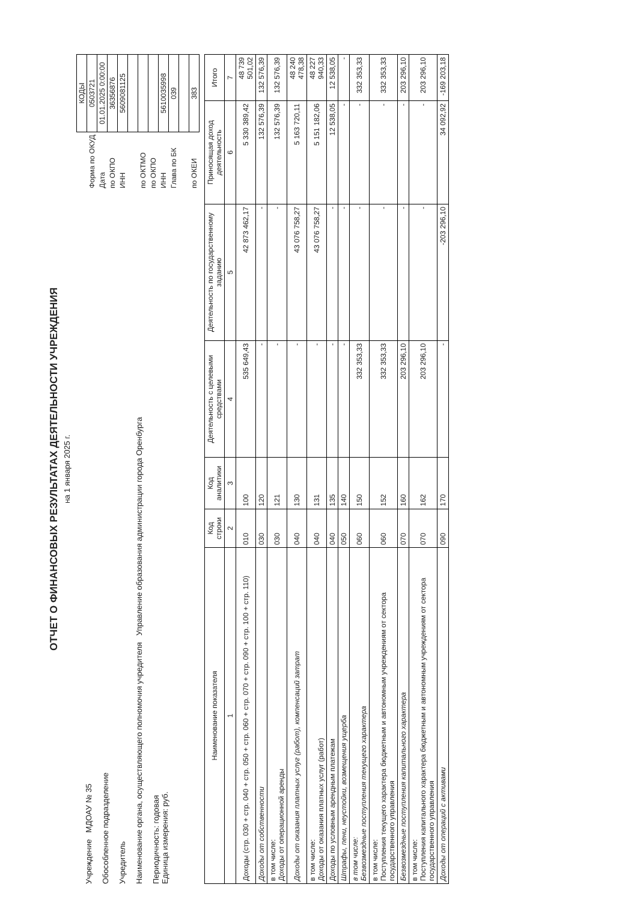ОТЧЕТ О ФИНАНСОВЫХ РЕЗУЛЬТАТАХ ДЕЯТЕЛЬНОСТИ УЧРЕЖДЕНИЯ
на 1 января 2025 г.
Учреждение МДОАУ № 35
Обособленное подразделение
Учредитель
Наименование органа, осуществляющего полномочия учредителя Управление образования администрации города Оренбурга
Периодичность: годовая
Единица измерения: руб.
| | КОДЫ |
| Форма по ОКУД | 0503721 |
| Дата | 01.01.2025 0:00:00 |
| по ОКПО | 36356876 |
| ИНН | 5609081125 |
| по ОКТМО | |
| по ОКПО | |
| ИНН | 5610035998 |
| Глава по БК | 039 |
| по ОКЕИ | 383 |
| Наименование показателя | Код строки | Код аналитики | Деятельность с целевыми средствами | Деятельность по государственному заданию | Приносящая доход деятельность | Итого |
| --- | --- | --- | --- | --- | --- | --- |
| 1 | 2 | 3 | 4 | 5 | 6 | 7 |
| Доходы (стр. 030 + стр. 040 + стр. 050 + стр. 060 + стр. 070 + стр. 090 + стр. 100 + стр. 110) | 010 | 100 | 535 649,43 | 42 873 462,17 | 5 330 389,42 | 48 739 501,02 |
| Доходы от собственности | 030 | 120 | - | - | 132 576,39 | 132 576,39 |
| в том числе: Доходы от операционной аренды | 030 | 121 | - | - | 132 576,39 | 132 576,39 |
| Доходы от оказания платных услуг (работ), компенсаций затрат | 040 | 130 | - | 43 076 758,27 | 5 163 720,11 | 48 240 478,38 |
| в том числе: Доходы от оказания платных услуг (работ) | 040 | 131 | - | 43 076 758,27 | 5 151 182,06 | 48 227 940,33 |
| Доходы по условным арендным платежам | 040 | 135 | - | - | 12 538,05 | 12 538,05 |
| Штрафы, пени, неустойки, возмещения ущерба | 050 | 140 | - | - | - | - |
| в том числе: Безвозмездные поступления текущего характера | 060 | 150 | 332 353,33 | - | - | 332 353,33 |
| в том числе: Поступления текущего характера бюджетным и автономным учреждениям от сектора государственного управления | 060 | 152 | 332 353,33 | - | - | 332 353,33 |
| Безвозмездные поступления капитального характера | 070 | 160 | 203 296,10 | - | - | 203 296,10 |
| в том числе: Поступления капитального характера бюджетным и автономным учреждениям от сектора государственного управления | 070 | 162 | 203 296,10 | - | - | 203 296,10 |
| Доходы от операций с активами | 090 | 170 | - | -203 296,10 | 34 092,92 | -169 203,18 |